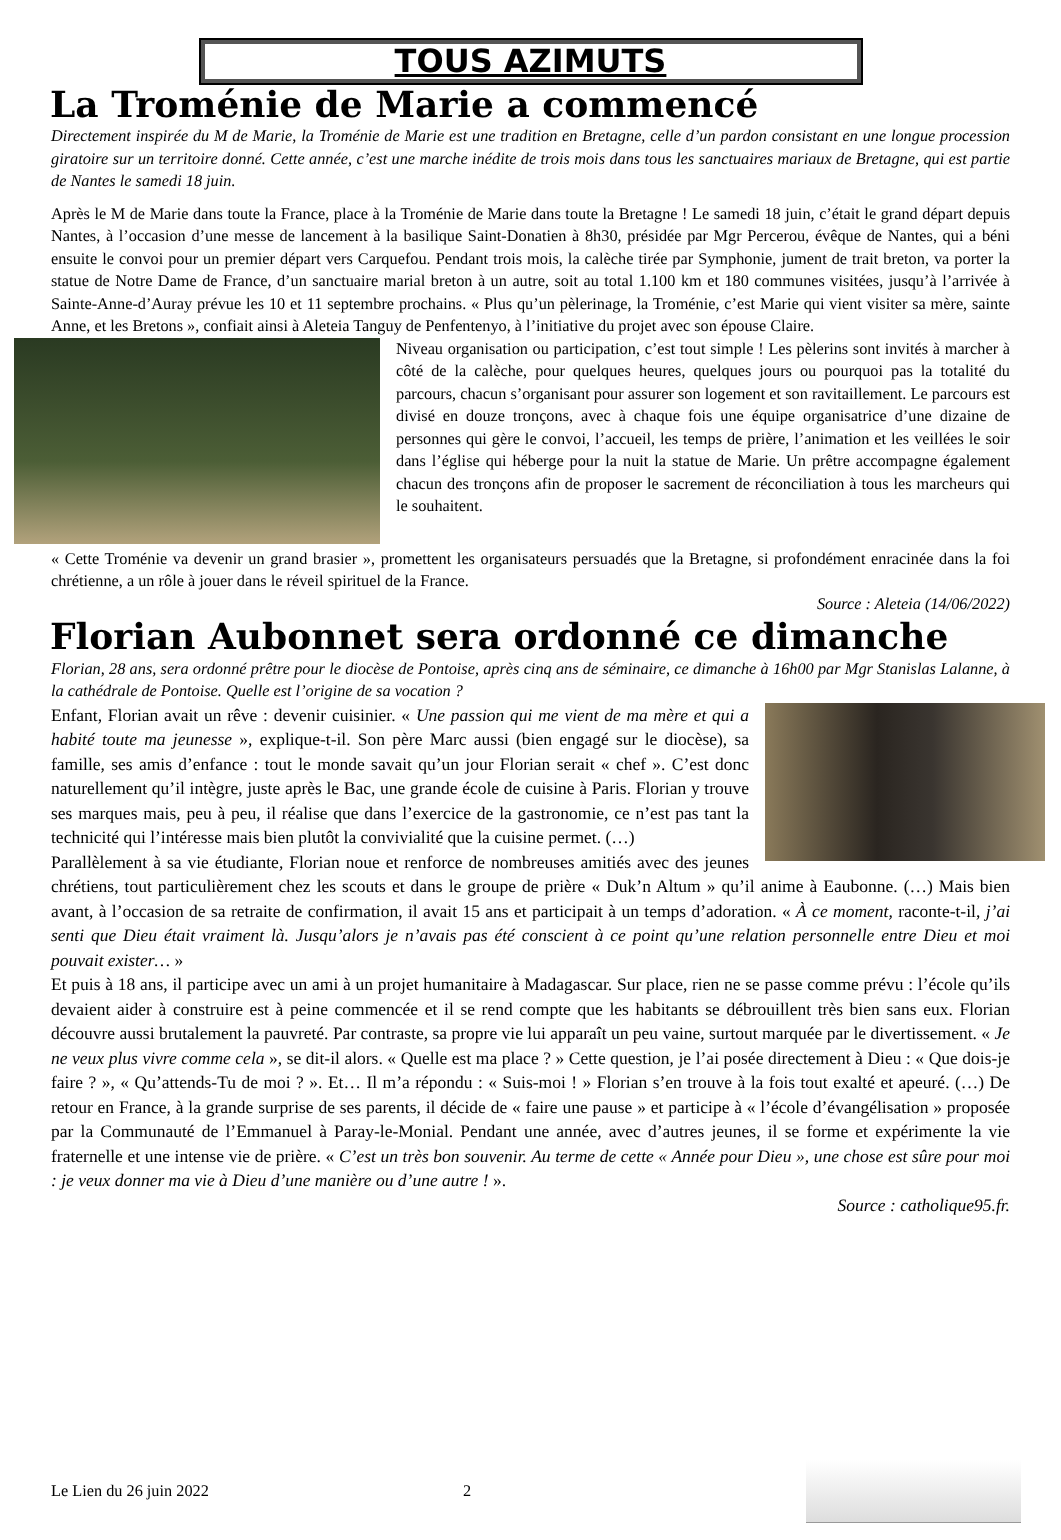TOUS AZIMUTS
La Troménie de Marie a commencé
Directement inspirée du M de Marie, la Troménie de Marie est une tradition en Bretagne, celle d’un pardon consistant en une longue procession giratoire sur un territoire donné. Cette année, c’est une marche inédite de trois mois dans tous les sanctuaires mariaux de Bretagne, qui est partie de Nantes le samedi 18 juin.
Après le M de Marie dans toute la France, place à la Troménie de Marie dans toute la Bretagne ! Le samedi 18 juin, c’était le grand départ depuis Nantes, à l’occasion d’une messe de lancement à la basilique Saint-Donatien à 8h30, présidée par Mgr Percerou, évêque de Nantes, qui a béni ensuite le convoi pour un premier départ vers Carquefou. Pendant trois mois, la calèche tirée par Symphonie, jument de trait breton, va porter la statue de Notre Dame de France, d’un sanctuaire marial breton à un autre, soit au total 1.100 km et 180 communes visitées, jusqu’à l’arrivée à Sainte-Anne-d’Auray prévue les 10 et 11 septembre prochains. « Plus qu’un pèlerinage, la Troménie, c’est Marie qui vient visiter sa mère, sainte Anne, et les Bretons », confiait ainsi à Aleteia Tanguy de Penfentenyo, à l’initiative du projet avec son épouse Claire.
Niveau organisation ou participation, c’est tout simple ! Les pèlerins sont invités à marcher à côté de la calèche, pour quelques heures, quelques jours ou pourquoi pas la totalité du parcours, chacun s’organisant pour assurer son logement et son ravitaillement. Le parcours est divisé en douze tronçons, avec à chaque fois une équipe organisatrice d’une dizaine de personnes qui gère le convoi, l’accueil, les temps de prière, l’animation et les veillées le soir dans l’église qui héberge pour la nuit la statue de Marie. Un prêtre accompagne également chacun des tronçons afin de proposer le sacrement de réconciliation à tous les marcheurs qui le souhaitent.
« Cette Troménie va devenir un grand brasier », promettent les organisateurs persuadés que la Bretagne, si profondément enracinée dans la foi chrétienne, a un rôle à jouer dans le réveil spirituel de la France.
Source : Aleteia (14/06/2022)
Florian Aubonnet sera ordonné ce dimanche
Florian, 28 ans, sera ordonné prêtre pour le diocèse de Pontoise, après cinq ans de séminaire, ce dimanche à 16h00 par Mgr Stanislas Lalanne, à la cathédrale de Pontoise. Quelle est l’origine de sa vocation ?
Enfant, Florian avait un rêve : devenir cuisinier. « Une passion qui me vient de ma mère et qui a habité toute ma jeunesse », explique-t-il. Son père Marc aussi (bien engagé sur le diocèse), sa famille, ses amis d’enfance : tout le monde savait qu’un jour Florian serait « chef ». C’est donc naturellement qu’il intègre, juste après le Bac, une grande école de cuisine à Paris. Florian y trouve ses marques mais, peu à peu, il réalise que dans l’exercice de la gastronomie, ce n’est pas tant la technicité qui l’intéresse mais bien plutôt la convivialité que la cuisine permet. (…)
Parallèlement à sa vie étudiante, Florian noue et renforce de nombreuses amitiés avec des jeunes chrétiens, tout particulièrement chez les scouts et dans le groupe de prière « Duk’n Altum » qu’il anime à Eaubonne. (…) Mais bien avant, à l’occasion de sa retraite de confirmation, il avait 15 ans et participait à un temps d’adoration. « À ce moment, raconte-t-il, j’ai senti que Dieu était vraiment là. Jusqu’alors je n’avais pas été conscient à ce point qu’une relation personnelle entre Dieu et moi pouvait exister… »
Et puis à 18 ans, il participe avec un ami à un projet humanitaire à Madagascar. Sur place, rien ne se passe comme prévu : l’école qu’ils devaient aider à construire est à peine commencée et il se rend compte que les habitants se débrouillent très bien sans eux. Florian découvre aussi brutalement la pauvreté. Par contraste, sa propre vie lui apparaît un peu vaine, surtout marquée par le divertissement. « Je ne veux plus vivre comme cela », se dit-il alors. « Quelle est ma place ? » Cette question, je l’ai posée directement à Dieu : « Que dois-je faire ? », « Qu’attends-Tu de moi ? ». Et… Il m’a répondu : « Suis-moi ! » Florian s’en trouve à la fois tout exalté et apeuré. (…) De retour en France, à la grande surprise de ses parents, il décide de « faire une pause » et participe à « l’école d’évangélisation » proposée par la Communauté de l’Emmanuel à Paray-le-Monial. Pendant une année, avec d’autres jeunes, il se forme et expérimente la vie fraternelle et une intense vie de prière. « C’est un très bon souvenir. Au terme de cette « Année pour Dieu », une chose est sûre pour moi : je veux donner ma vie à Dieu d’une manière ou d’une autre ! ».
Source : catholique95.fr.
Le Lien du 26 juin 2022 2